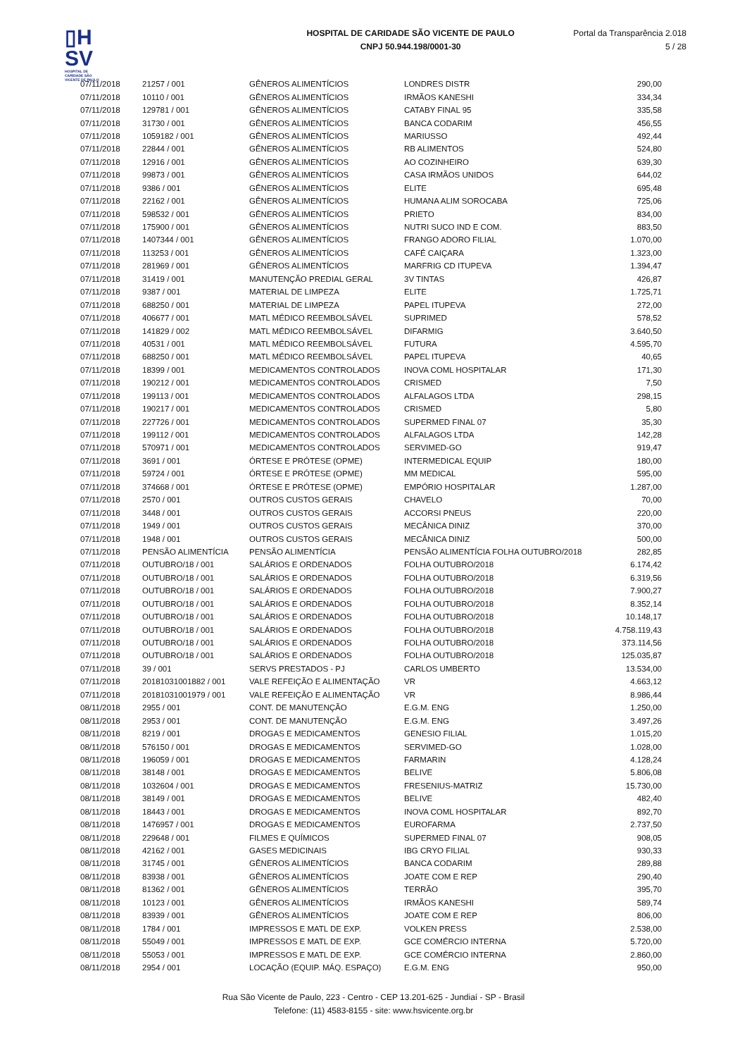▯H
SV
HOSPITAL DE CARIDADE SÃO VICENTE DE PAULO
HOSPITAL DE CARIDADE SÃO VICENTE DE PAULO
CNPJ 50.944.198/0001-30
Portal da Transparência 2.018
5 / 28
| 07/11/2018 | 21257 / 001 | GÊNEROS ALIMENTÍCIOS | LONDRES DISTR | 290,00 |
| 07/11/2018 | 10110 / 001 | GÊNEROS ALIMENTÍCIOS | IRMÃOS KANESHI | 334,34 |
| 07/11/2018 | 129781 / 001 | GÊNEROS ALIMENTÍCIOS | CATABY FINAL 95 | 335,58 |
| 07/11/2018 | 31730 / 001 | GÊNEROS ALIMENTÍCIOS | BANCA CODARIM | 456,55 |
| 07/11/2018 | 1059182 / 001 | GÊNEROS ALIMENTÍCIOS | MARIUSSO | 492,44 |
| 07/11/2018 | 22844 / 001 | GÊNEROS ALIMENTÍCIOS | RB ALIMENTOS | 524,80 |
| 07/11/2018 | 12916 / 001 | GÊNEROS ALIMENTÍCIOS | AO COZINHEIRO | 639,30 |
| 07/11/2018 | 99873 / 001 | GÊNEROS ALIMENTÍCIOS | CASA IRMÃOS UNIDOS | 644,02 |
| 07/11/2018 | 9386 / 001 | GÊNEROS ALIMENTÍCIOS | ELITE | 695,48 |
| 07/11/2018 | 22162 / 001 | GÊNEROS ALIMENTÍCIOS | HUMANA ALIM SOROCABA | 725,06 |
| 07/11/2018 | 598532 / 001 | GÊNEROS ALIMENTÍCIOS | PRIETO | 834,00 |
| 07/11/2018 | 175900 / 001 | GÊNEROS ALIMENTÍCIOS | NUTRI SUCO IND E COM. | 883,50 |
| 07/11/2018 | 1407344 / 001 | GÊNEROS ALIMENTÍCIOS | FRANGO ADORO FILIAL | 1.070,00 |
| 07/11/2018 | 113253 / 001 | GÊNEROS ALIMENTÍCIOS | CAFÉ CAIÇARA | 1.323,00 |
| 07/11/2018 | 281969 / 001 | GÊNEROS ALIMENTÍCIOS | MARFRIG CD ITUPEVA | 1.394,47 |
| 07/11/2018 | 31419 / 001 | MANUTENÇÃO PREDIAL GERAL | 3V TINTAS | 426,87 |
| 07/11/2018 | 9387 / 001 | MATERIAL DE LIMPEZA | ELITE | 1.725,71 |
| 07/11/2018 | 688250 / 001 | MATERIAL DE LIMPEZA | PAPEL ITUPEVA | 272,00 |
| 07/11/2018 | 406677 / 001 | MATL MÉDICO REEMBOLSÁVEL | SUPRIMED | 578,52 |
| 07/11/2018 | 141829 / 002 | MATL MÉDICO REEMBOLSÁVEL | DIFARMIG | 3.640,50 |
| 07/11/2018 | 40531 / 001 | MATL MÉDICO REEMBOLSÁVEL | FUTURA | 4.595,70 |
| 07/11/2018 | 688250 / 001 | MATL MÉDICO REEMBOLSÁVEL | PAPEL ITUPEVA | 40,65 |
| 07/11/2018 | 18399 / 001 | MEDICAMENTOS CONTROLADOS | INOVA COML HOSPITALAR | 171,30 |
| 07/11/2018 | 190212 / 001 | MEDICAMENTOS CONTROLADOS | CRISMED | 7,50 |
| 07/11/2018 | 199113 / 001 | MEDICAMENTOS CONTROLADOS | ALFALAGOS LTDA | 298,15 |
| 07/11/2018 | 190217 / 001 | MEDICAMENTOS CONTROLADOS | CRISMED | 5,80 |
| 07/11/2018 | 227726 / 001 | MEDICAMENTOS CONTROLADOS | SUPERMED FINAL 07 | 35,30 |
| 07/11/2018 | 199112 / 001 | MEDICAMENTOS CONTROLADOS | ALFALAGOS LTDA | 142,28 |
| 07/11/2018 | 570971 / 001 | MEDICAMENTOS CONTROLADOS | SERVIMED-GO | 919,47 |
| 07/11/2018 | 3691 / 001 | ÓRTESE E PRÓTESE (OPME) | INTERMEDICAL EQUIP | 180,00 |
| 07/11/2018 | 59724 / 001 | ÓRTESE E PRÓTESE (OPME) | MM MEDICAL | 595,00 |
| 07/11/2018 | 374668 / 001 | ÓRTESE E PRÓTESE (OPME) | EMPÓRIO HOSPITALAR | 1.287,00 |
| 07/11/2018 | 2570 / 001 | OUTROS CUSTOS GERAIS | CHAVELO | 70,00 |
| 07/11/2018 | 3448 / 001 | OUTROS CUSTOS GERAIS | ACCORSI PNEUS | 220,00 |
| 07/11/2018 | 1949 / 001 | OUTROS CUSTOS GERAIS | MECÂNICA DINIZ | 370,00 |
| 07/11/2018 | 1948 / 001 | OUTROS CUSTOS GERAIS | MECÂNICA DINIZ | 500,00 |
| 07/11/2018 | PENSÃO ALIMENTÍCIA | PENSÃO ALIMENTÍCIA | PENSÃO ALIMENTÍCIA FOLHA OUTUBRO/2018 | 282,85 |
| 07/11/2018 | OUTUBRO/18 / 001 | SALÁRIOS E ORDENADOS | FOLHA OUTUBRO/2018 | 6.174,42 |
| 07/11/2018 | OUTUBRO/18 / 001 | SALÁRIOS E ORDENADOS | FOLHA OUTUBRO/2018 | 6.319,56 |
| 07/11/2018 | OUTUBRO/18 / 001 | SALÁRIOS E ORDENADOS | FOLHA OUTUBRO/2018 | 7.900,27 |
| 07/11/2018 | OUTUBRO/18 / 001 | SALÁRIOS E ORDENADOS | FOLHA OUTUBRO/2018 | 8.352,14 |
| 07/11/2018 | OUTUBRO/18 / 001 | SALÁRIOS E ORDENADOS | FOLHA OUTUBRO/2018 | 10.148,17 |
| 07/11/2018 | OUTUBRO/18 / 001 | SALÁRIOS E ORDENADOS | FOLHA OUTUBRO/2018 | 4.758.119,43 |
| 07/11/2018 | OUTUBRO/18 / 001 | SALÁRIOS E ORDENADOS | FOLHA OUTUBRO/2018 | 373.114,56 |
| 07/11/2018 | OUTUBRO/18 / 001 | SALÁRIOS E ORDENADOS | FOLHA OUTUBRO/2018 | 125.035,87 |
| 07/11/2018 | 39 / 001 | SERVS PRESTADOS - PJ | CARLOS UMBERTO | 13.534,00 |
| 07/11/2018 | 20181031001882 / 001 | VALE REFEIÇÃO E ALIMENTAÇÃO | VR | 4.663,12 |
| 07/11/2018 | 20181031001979 / 001 | VALE REFEIÇÃO E ALIMENTAÇÃO | VR | 8.986,44 |
| 08/11/2018 | 2955 / 001 | CONT. DE MANUTENÇÃO | E.G.M. ENG | 1.250,00 |
| 08/11/2018 | 2953 / 001 | CONT. DE MANUTENÇÃO | E.G.M. ENG | 3.497,26 |
| 08/11/2018 | 8219 / 001 | DROGAS E MEDICAMENTOS | GENESIO FILIAL | 1.015,20 |
| 08/11/2018 | 576150 / 001 | DROGAS E MEDICAMENTOS | SERVIMED-GO | 1.028,00 |
| 08/11/2018 | 196059 / 001 | DROGAS E MEDICAMENTOS | FARMARIN | 4.128,24 |
| 08/11/2018 | 38148 / 001 | DROGAS E MEDICAMENTOS | BELIVE | 5.806,08 |
| 08/11/2018 | 1032604 / 001 | DROGAS E MEDICAMENTOS | FRESENIUS-MATRIZ | 15.730,00 |
| 08/11/2018 | 38149 / 001 | DROGAS E MEDICAMENTOS | BELIVE | 482,40 |
| 08/11/2018 | 18443 / 001 | DROGAS E MEDICAMENTOS | INOVA COML HOSPITALAR | 892,70 |
| 08/11/2018 | 1476957 / 001 | DROGAS E MEDICAMENTOS | EUROFARMA | 2.737,50 |
| 08/11/2018 | 229648 / 001 | FILMES E QUÍMICOS | SUPERMED FINAL 07 | 908,05 |
| 08/11/2018 | 42162 / 001 | GASES MEDICINAIS | IBG CRYO FILIAL | 930,33 |
| 08/11/2018 | 31745 / 001 | GÊNEROS ALIMENTÍCIOS | BANCA CODARIM | 289,88 |
| 08/11/2018 | 83938 / 001 | GÊNEROS ALIMENTÍCIOS | JOATE COM E REP | 290,40 |
| 08/11/2018 | 81362 / 001 | GÊNEROS ALIMENTÍCIOS | TERRÃO | 395,70 |
| 08/11/2018 | 10123 / 001 | GÊNEROS ALIMENTÍCIOS | IRMÃOS KANESHI | 589,74 |
| 08/11/2018 | 83939 / 001 | GÊNEROS ALIMENTÍCIOS | JOATE COM E REP | 806,00 |
| 08/11/2018 | 1784 / 001 | IMPRESSOS E MATL DE EXP. | VOLKEN PRESS | 2.538,00 |
| 08/11/2018 | 55049 / 001 | IMPRESSOS E MATL DE EXP. | GCE COMÉRCIO INTERNA | 5.720,00 |
| 08/11/2018 | 55053 / 001 | IMPRESSOS E MATL DE EXP. | GCE COMÉRCIO INTERNA | 2.860,00 |
| 08/11/2018 | 2954 / 001 | LOCAÇÃO (EQUIP. MÁQ. ESPAÇO) | E.G.M. ENG | 950,00 |
Rua São Vicente de Paulo, 223 - Centro - CEP 13.201-625 - Jundiaí - SP - Brasil
Telefone: (11) 4583-8155 - site: www.hsvicente.org.br